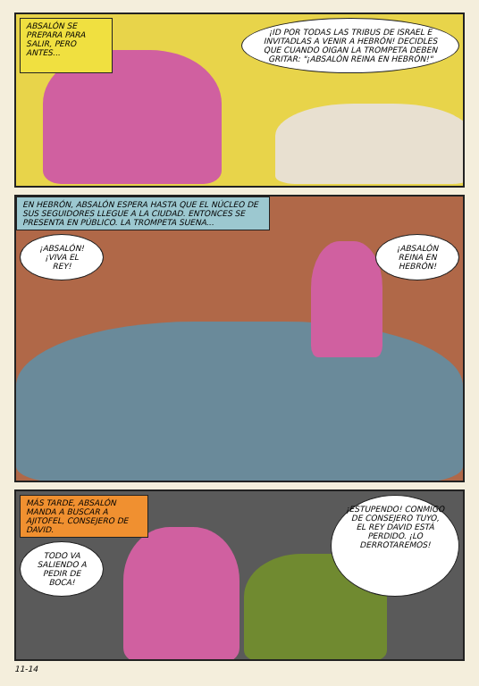ABSALÓN SE PREPARA PARA SALIR, PERO ANTES...
¡ID POR TODAS LAS TRIBUS DE ISRAEL E INVITADLAS A VENIR A HEBRÓN! DECIDLES QUE CUANDO OIGAN LA TROMPETA DEBEN GRITAR: "¡ABSALÓN REINA EN HEBRÓN!"
EN HEBRÓN, ABSALÓN ESPERA HASTA QUE EL NÚCLEO DE SUS SEGUIDORES LLEGUE A LA CIUDAD. ENTONCES SE PRESENTA EN PÚBLICO. LA TROMPETA SUENA...
¡ABSALÓN! ¡VIVA EL REY!
¡ABSALÓN REINA EN HEBRÓN!
MÁS TARDE, ABSALÓN MANDA A BUSCAR A AJITOFEL, CONSEJERO DE DAVID.
TODO VA SALIENDO A PEDIR DE BOCA!
¡ESTUPENDO! CONMIGO DE CONSEJERO TUYO, EL REY DAVID ESTÁ PERDIDO. ¡LO DERROTAREMOS!
11-14